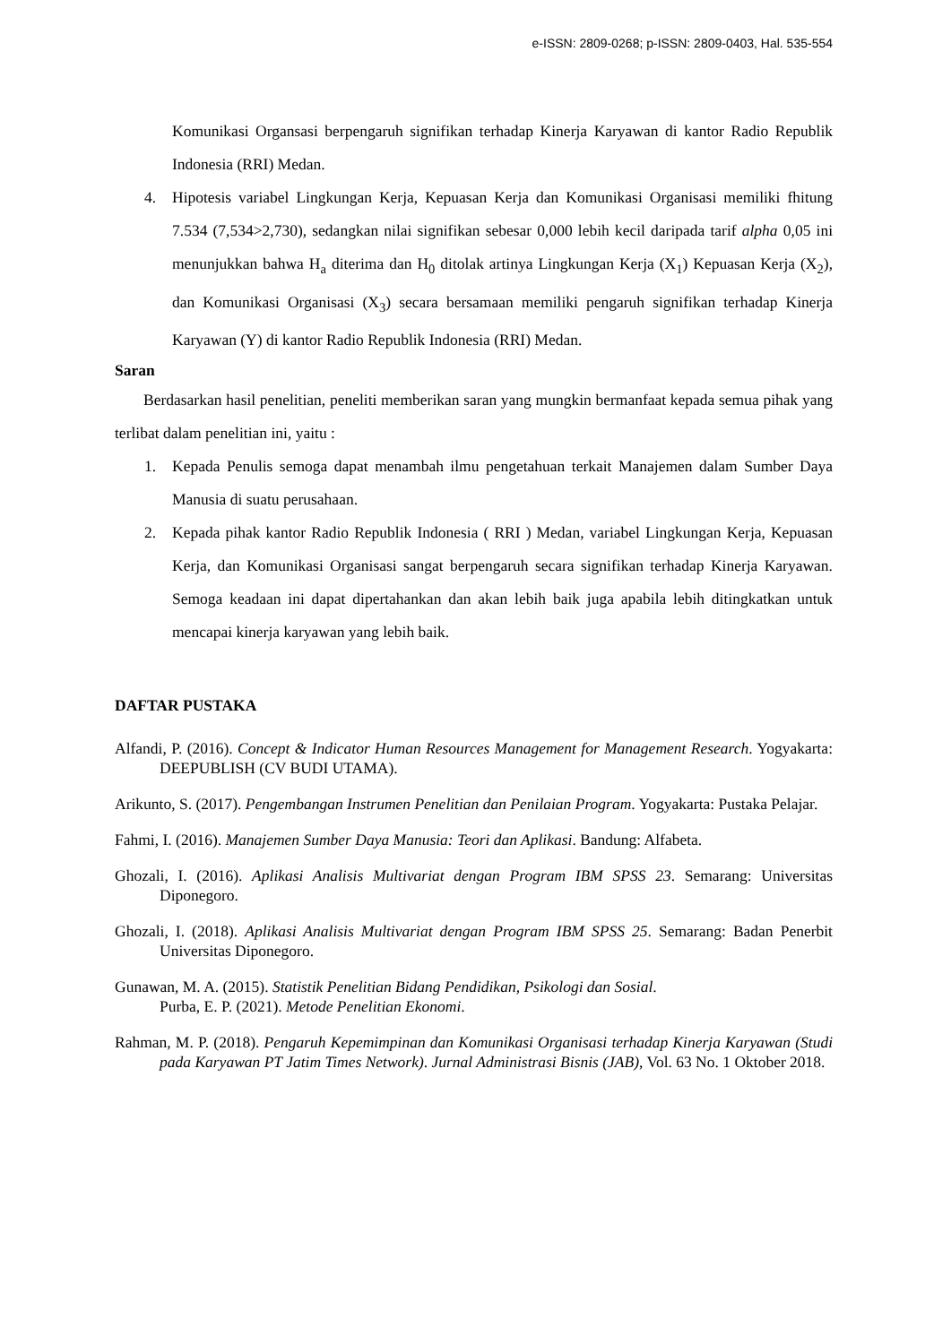e-ISSN: 2809-0268; p-ISSN: 2809-0403, Hal. 535-554
Komunikasi Organsasi berpengaruh signifikan terhadap Kinerja Karyawan di kantor Radio Republik Indonesia (RRI) Medan.
4. Hipotesis variabel Lingkungan Kerja, Kepuasan Kerja dan Komunikasi Organisasi memiliki fhitung 7.534 (7,534>2,730), sedangkan nilai signifikan sebesar 0,000 lebih kecil daripada tarif alpha 0,05 ini menunjukkan bahwa H<sub>a</sub> diterima dan H<sub>0</sub> ditolak artinya Lingkungan Kerja (X<sub>1</sub>) Kepuasan Kerja (X<sub>2</sub>), dan Komunikasi Organisasi (X<sub>3</sub>) secara bersamaan memiliki pengaruh signifikan terhadap Kinerja Karyawan (Y) di kantor Radio Republik Indonesia (RRI) Medan.
Saran
Berdasarkan hasil penelitian, peneliti memberikan saran yang mungkin bermanfaat kepada semua pihak yang terlibat dalam penelitian ini, yaitu :
1. Kepada Penulis semoga dapat menambah ilmu pengetahuan terkait Manajemen dalam Sumber Daya Manusia di suatu perusahaan.
2. Kepada pihak kantor Radio Republik Indonesia ( RRI ) Medan, variabel Lingkungan Kerja, Kepuasan Kerja, dan Komunikasi Organisasi sangat berpengaruh secara signifikan terhadap Kinerja Karyawan. Semoga keadaan ini dapat dipertahankan dan akan lebih baik juga apabila lebih ditingkatkan untuk mencapai kinerja karyawan yang lebih baik.
DAFTAR PUSTAKA
Alfandi, P. (2016). Concept & Indicator Human Resources Management for Management Research. Yogyakarta: DEEPUBLISH (CV BUDI UTAMA).
Arikunto, S. (2017). Pengembangan Instrumen Penelitian dan Penilaian Program. Yogyakarta: Pustaka Pelajar.
Fahmi, I. (2016). Manajemen Sumber Daya Manusia: Teori dan Aplikasi. Bandung: Alfabeta.
Ghozali, I. (2016). Aplikasi Analisis Multivariat dengan Program IBM SPSS 23. Semarang: Universitas Diponegoro.
Ghozali, I. (2018). Aplikasi Analisis Multivariat dengan Program IBM SPSS 25. Semarang: Badan Penerbit Universitas Diponegoro.
Gunawan, M. A. (2015). Statistik Penelitian Bidang Pendidikan, Psikologi dan Sosial.
Purba, E. P. (2021). Metode Penelitian Ekonomi.
Rahman, M. P. (2018). Pengaruh Kepemimpinan dan Komunikasi Organisasi terhadap Kinerja Karyawan (Studi pada Karyawan PT Jatim Times Network). Jurnal Administrasi Bisnis (JAB), Vol. 63 No. 1 Oktober 2018.